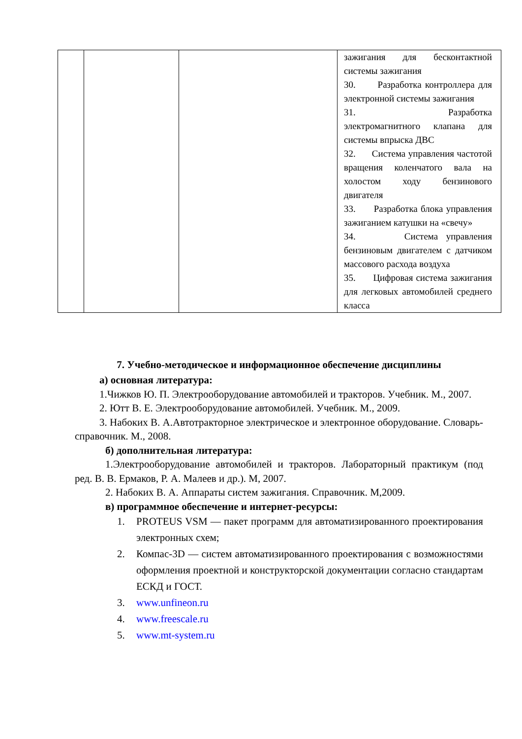| | | | зажигания для бесконтактной системы зажигания 30. Разработка контроллера для электронной системы зажигания 31. Разработка электромагнитного клапана для системы впрыска ДВС 32. Система управления частотой вращения коленчатого вала на холостом ходу бензинового двигателя 33. Разработка блока управления зажиганием катушки на «свечу» 34. Система управления бензиновым двигателем с датчиком массового расхода воздуха 35. Цифровая система зажигания для легковых автомобилей среднего класса |
7. Учебно-методическое и информационное обеспечение дисциплины
а) основная литература:
1.Чижков Ю. П. Электрооборудование автомобилей и тракторов. Учебник. М., 2007.
2. Ютт В. Е. Электрооборудование автомобилей. Учебник. М., 2009.
3. Набоких В. А.Автотракторное электрическое и электронное оборудование. Словарь-справочник. М., 2008.
б) дополнительная литература:
1.Электрооборудование автомобилей и тракторов. Лабораторный практикум (под ред. В. В. Ермаков, Р. А. Малеев и др.). М, 2007.
2. Набоких В. А. Аппараты систем зажигания. Справочник. М,2009.
в) программное обеспечение и интернет-ресурсы:
1. PROTEUS VSM — пакет программ для автоматизированного проектирования электронных схем;
2. Компас-3D — систем автоматизированного проектирования с возможностями оформления проектной и конструкторской документации согласно стандартам ЕСКД и ГОСТ.
3. www.unfineon.ru
4. www.freescale.ru
5. www.mt-system.ru